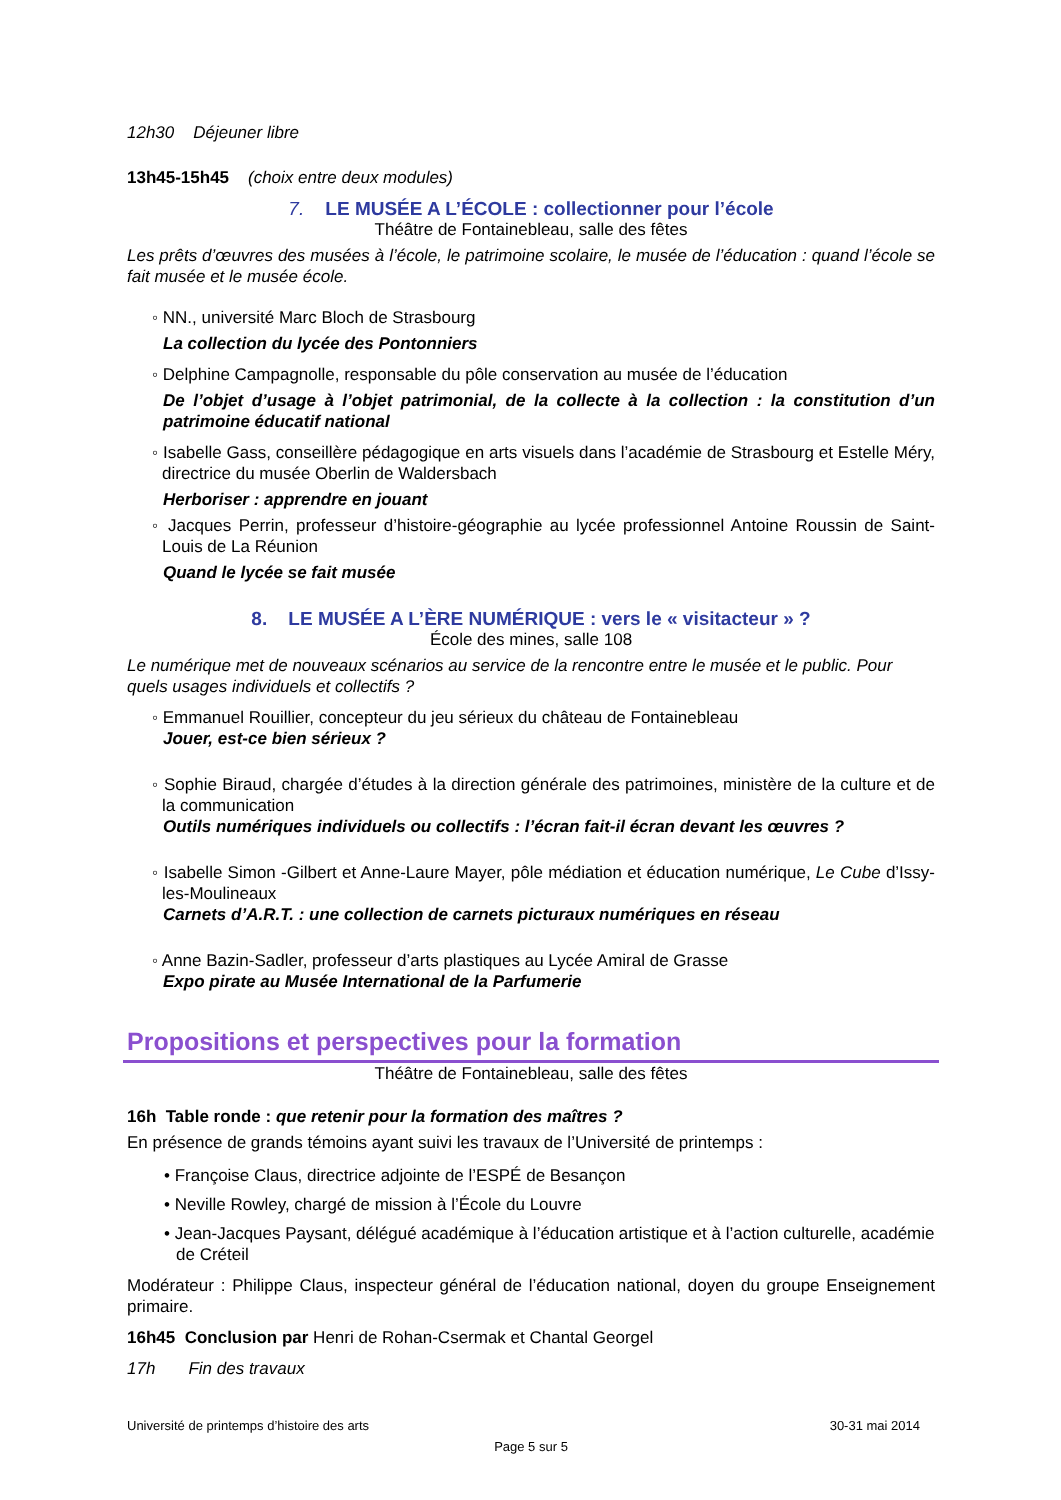12h30 Déjeuner libre
13h45-15h45 (choix entre deux modules)
7. LE MUSÉE A L’ÉCOLE : collectionner pour l’école
Théâtre de Fontainebleau, salle des fêtes
Les prêts d’œuvres des musées à l’école, le patrimoine scolaire, le musée de l’éducation : quand l’école se fait musée et le musée école.
◦ NN., université Marc Bloch de Strasbourg
La collection du lycée des Pontonniers
◦ Delphine Campagnolle, responsable du pôle conservation au musée de l’éducation
De l’objet d’usage à l’objet patrimonial, de la collecte à la collection : la constitution d’un patrimoine éducatif national
◦ Isabelle Gass, conseillère pédagogique en arts visuels dans l’académie de Strasbourg et Estelle Méry, directrice du musée Oberlin de Waldersbach
Herboriser : apprendre en jouant
◦ Jacques Perrin, professeur d’histoire-géographie au lycée professionnel Antoine Roussin de Saint-Louis de La Réunion
Quand le lycée se fait musée
8. LE MUSÉE A L’ÈRE NUMÉRIQUE : vers le « visitacteur » ?
École des mines, salle 108
Le numérique met de nouveaux scénarios au service de la rencontre entre le musée et le public. Pour quels usages individuels et collectifs ?
◦ Emmanuel Rouillier, concepteur du jeu sérieux du château de Fontainebleau
Jouer, est-ce bien sérieux ?
◦ Sophie Biraud, chargée d’études à la direction générale des patrimoines, ministère de la culture et de la communication
Outils numériques individuels ou collectifs : l’écran fait-il écran devant les œuvres ?
◦ Isabelle Simon -Gilbert et Anne-Laure Mayer, pôle médiation et éducation numérique, Le Cube d’Issy-les-Moulineaux
Carnets d’A.R.T. : une collection de carnets picturaux numériques en réseau
◦ Anne Bazin-Sadler, professeur d’arts plastiques au Lycée Amiral de Grasse
Expo pirate au Musée International de la Parfumerie
Propositions et perspectives pour la formation
Théâtre de Fontainebleau, salle des fêtes
16h Table ronde : que retenir pour la formation des maîtres ?
En présence de grands témoins ayant suivi les travaux de l’Université de printemps :
• Françoise Claus, directrice adjointe de l’ESPÉ de Besançon
• Neville Rowley, chargé de mission à l’École du Louvre
• Jean-Jacques Paysant, délégué académique à l’éducation artistique et à l’action culturelle, académie de Créteil
Modérateur : Philippe Claus, inspecteur général de l’éducation national, doyen du groupe Enseignement primaire.
16h45 Conclusion par Henri de Rohan-Csermak et Chantal Georgel
17h Fin des travaux
Université de printemps d’histoire des arts 30-31 mai 2014
Page 5 sur 5